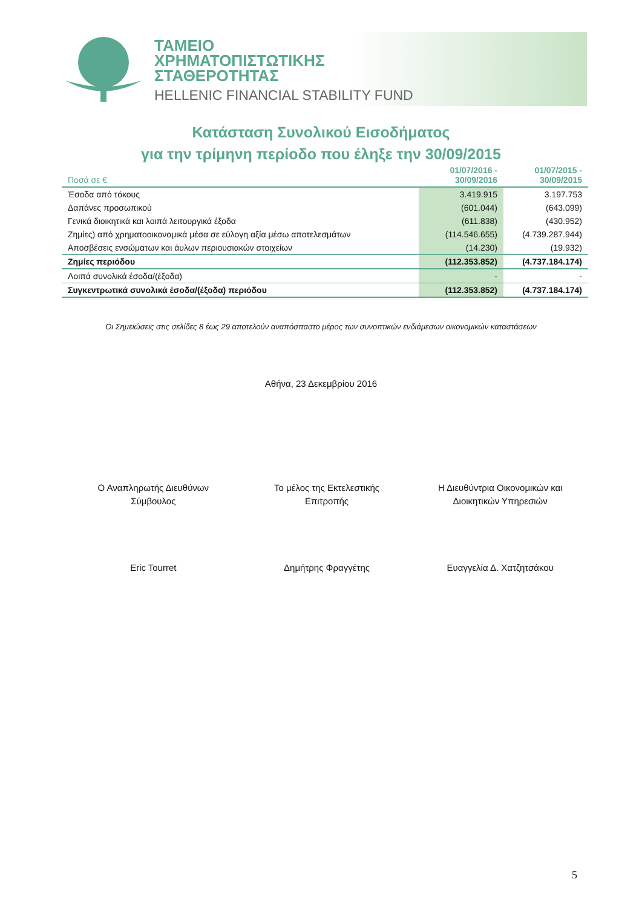ΤΑΜΕΙΟ
ΧΡΗΜΑΤΟΠΙΣΤΩΤΙΚΗΣ
ΣΤΑΘΕΡΟΤΗΤΑΣ
HELLENIC FINANCIAL STABILITY FUND
Κατάσταση Συνολικού Εισοδήματος
για την τρίμηνη περίοδο που έληξε την 30/09/2015
| Ποσά σε € | 01/07/2016 - 30/09/2016 | 01/07/2015 - 30/09/2015 |
| --- | --- | --- |
| Έσοδα από τόκους | 3.419.915 | 3.197.753 |
| Δαπάνες προσωπικού | (601.044) | (643.099) |
| Γενικά διοικητικά και λοιπά λειτουργικά έξοδα | (611.838) | (430.952) |
| Ζημίες) από χρηματοοικονομικά μέσα σε εύλογη αξία μέσω αποτελεσμάτων | (114.546.655) | (4.739.287.944) |
| Αποσβέσεις ενσώματων και άυλων περιουσιακών στοιχείων | (14.230) | (19.932) |
| Ζημίες περιόδου | (112.353.852) | (4.737.184.174) |
| Λοιπά συνολικά έσοδα/(έξοδα) | - | - |
| Συγκεντρωτικά συνολικά έσοδα/(έξοδα) περιόδου | (112.353.852) | (4.737.184.174) |
Οι Σημειώσεις στις σελίδες 8 έως 29 αποτελούν αναπόσπαστο μέρος των συνοπτικών ενδιάμεσων οικονομικών καταστάσεων
Αθήνα, 23 Δεκεμβρίου 2016
Ο Αναπληρωτής Διευθύνων
Σύμβουλος
Eric Tourret
Το μέλος της Εκτελεστικής
Επιτροπής
Δημήτρης Φραγγέτης
Η Διευθύντρια Οικονομικών και
Διοικητικών Υπηρεσιών
Ευαγγελία Δ. Χατζητσάκου
5